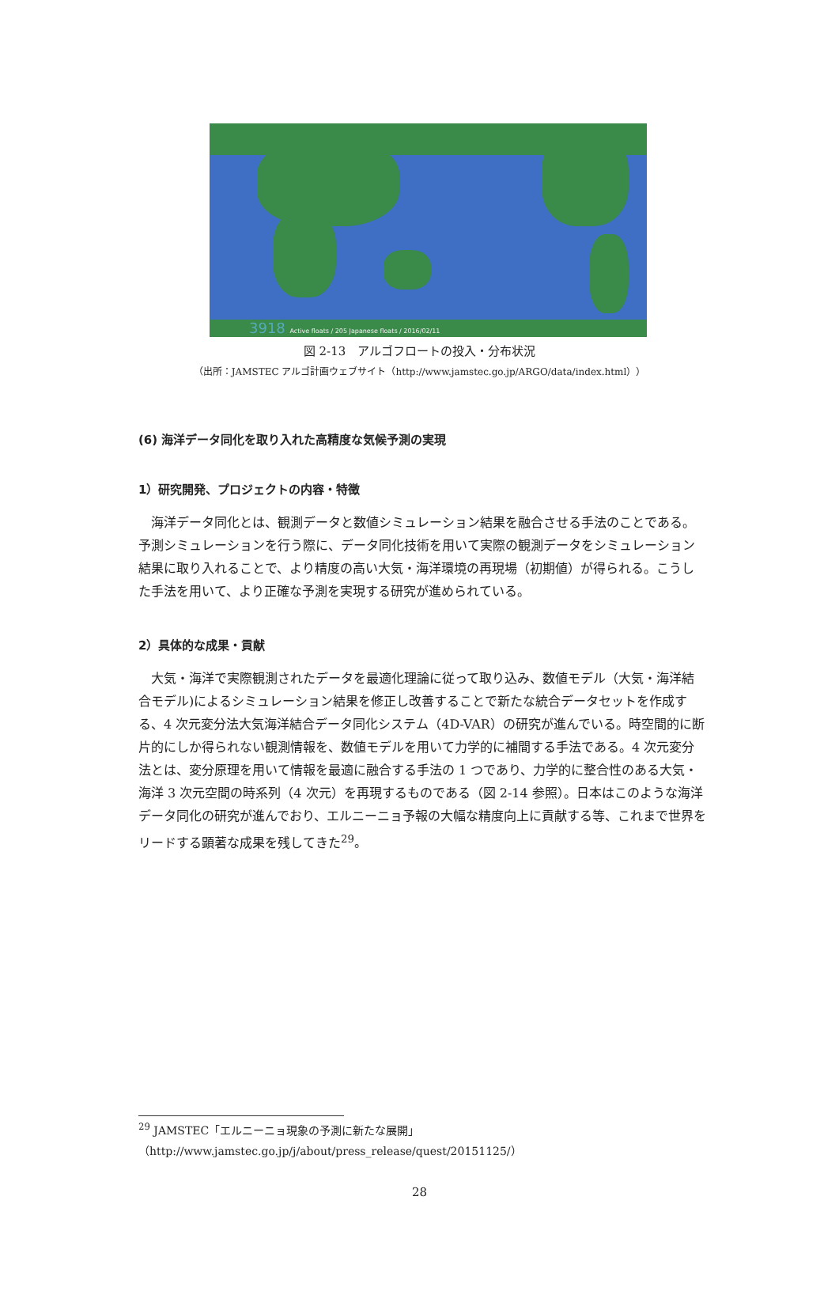3918 Active floats / 205 Japanese floats / 2016/02/11
図 2-13　アルゴフロートの投入・分布状況
（出所：JAMSTEC アルゴ計画ウェブサイト（http://www.jamstec.go.jp/ARGO/data/index.html））
(6) 海洋データ同化を取り入れた高精度な気候予測の実現
1）研究開発、プロジェクトの内容・特徴
海洋データ同化とは、観測データと数値シミュレーション結果を融合させる手法のことである。予測シミュレーションを行う際に、データ同化技術を用いて実際の観測データをシミュレーション結果に取り入れることで、より精度の高い大気・海洋環境の再現場（初期値）が得られる。こうした手法を用いて、より正確な予測を実現する研究が進められている。
2）具体的な成果・貢献
大気・海洋で実際観測されたデータを最適化理論に従って取り込み、数値モデル（大気・海洋結合モデル)によるシミュレーション結果を修正し改善することで新たな統合データセットを作成する、4 次元変分法大気海洋結合データ同化システム（4D-VAR）の研究が進んでいる。時空間的に断片的にしか得られない観測情報を、数値モデルを用いて力学的に補間する手法である。4 次元変分法とは、変分原理を用いて情報を最適に融合する手法の 1 つであり、力学的に整合性のある大気・海洋 3 次元空間の時系列（4 次元）を再現するものである（図 2-14 参照）。日本はこのような海洋データ同化の研究が進んでおり、エルニーニョ予報の大幅な精度向上に貢献する等、これまで世界をリードする顕著な成果を残してきた<sup>29</sup>。
<sup>29</sup> JAMSTEC「エルニーニョ現象の予測に新たな展開」
（http://www.jamstec.go.jp/j/about/press_release/quest/20151125/）
28